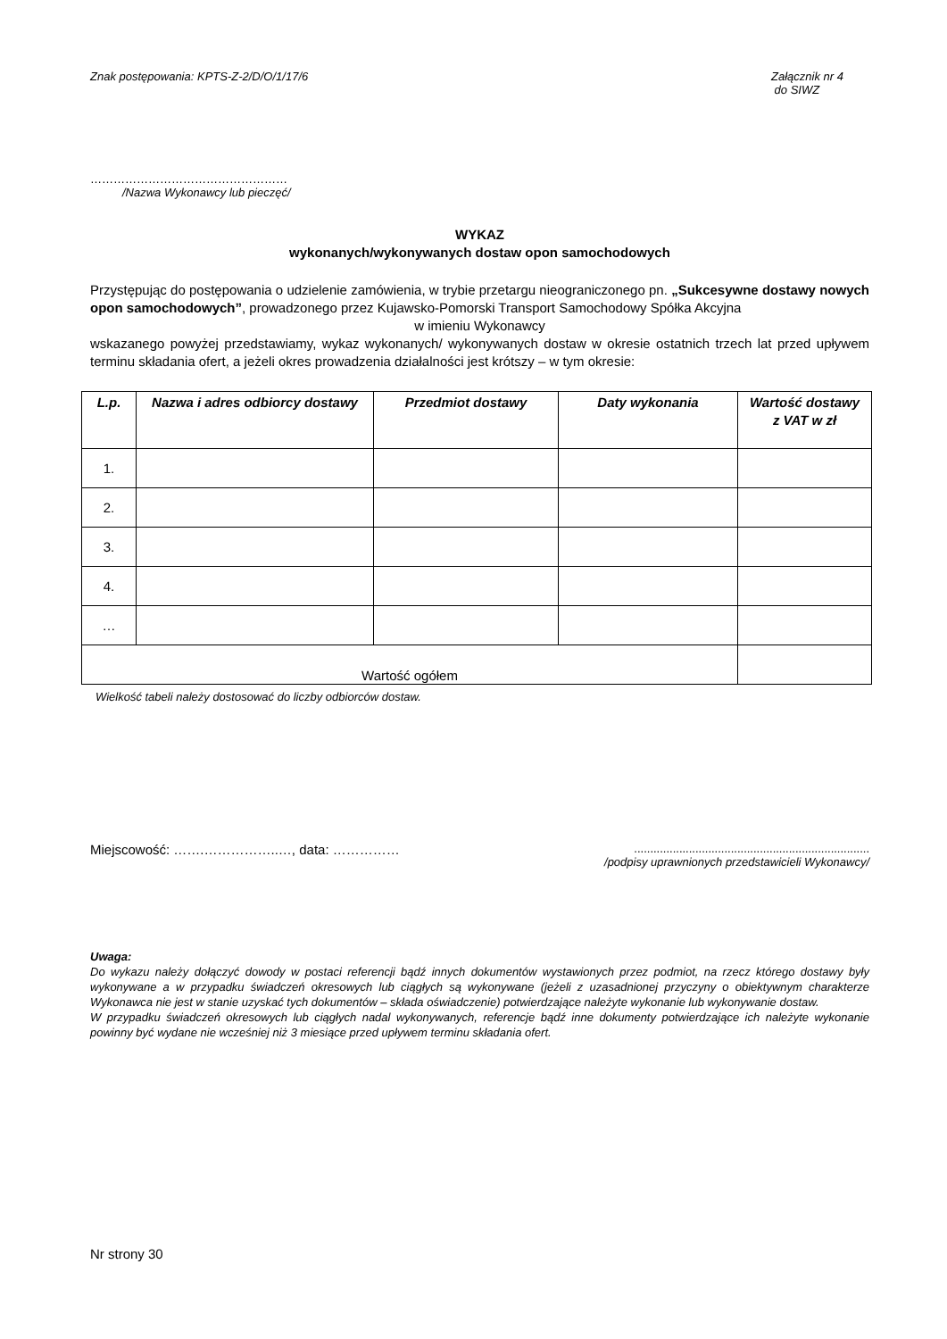Znak postępowania: KPTS-Z-2/D/O/1/17/6 Załącznik nr 4
do SIWZ
……………………………………………
/Nazwa Wykonawcy lub pieczęć/
WYKAZ
wykonanych/wykonywanych dostaw opon samochodowych
Przystępując do postępowania o udzielenie zamówienia, w trybie przetargu nieograniczonego pn. „Sukcesywne dostawy nowych opon samochodowych”, prowadzonego przez Kujawsko-Pomorski Transport Samochodowy Spółka Akcyjna
w imieniu Wykonawcy
wskazanego powyżej przedstawiamy, wykaz wykonanych/ wykonywanych dostaw w okresie ostatnich trzech lat przed upływem terminu składania ofert, a jeżeli okres prowadzenia działalności jest krótszy – w tym okresie:
| L.p. | Nazwa i adres odbiorcy dostawy | Przedmiot dostawy | Daty wykonania | Wartość dostawy z VAT w zł |
| --- | --- | --- | --- | --- |
| 1. | | | | |
| 2. | | | | |
| 3. | | | | |
| 4. | | | | |
| … | | | | |
| Wartość ogółem | | | | |
Wielkość tabeli należy dostosować do liczby odbiorców dostaw.
Miejscowość: …….……………..…, data: …………….........................................................................
/podpisy uprawnionych przedstawicieli Wykonawcy/
Uwaga:
Do wykazu należy dołączyć dowody w postaci referencji bądź innych dokumentów wystawionych przez podmiot, na rzecz którego dostawy były wykonywane a w przypadku świadczeń okresowych lub ciągłych są wykonywane (jeżeli z uzasadnionej przyczyny o obiektywnym charakterze Wykonawca nie jest w stanie uzyskać tych dokumentów – składa oświadczenie) potwierdzające należyte wykonanie lub wykonywanie dostaw.
W przypadku świadczeń okresowych lub ciągłych nadal wykonywanych, referencje bądź inne dokumenty potwierdzające ich należyte wykonanie powinny być wydane nie wcześniej niż 3 miesiące przed upływem terminu składania ofert.
Nr strony 30